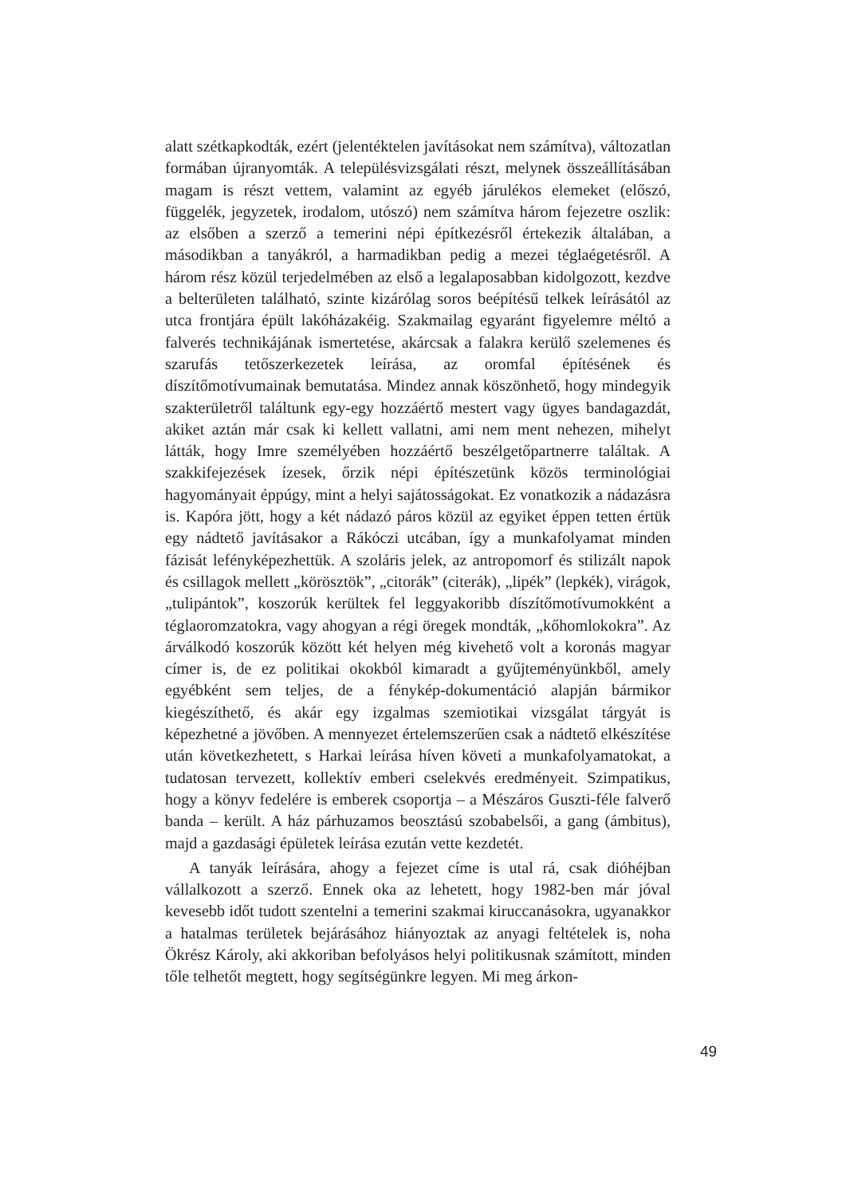alatt szétkapkodták, ezért (jelentéktelen javításokat nem számítva), változatlan formában újranyomták. A településvizsgálati részt, melynek összeállításában magam is részt vettem, valamint az egyéb járulékos elemeket (előszó, függelék, jegyzetek, irodalom, utószó) nem számítva három fejezetre oszlik: az elsőben a szerző a temerini népi építkezésről értekezik általában, a másodikban a tanyákról, a harmadikban pedig a mezei téglaégetésről. A három rész közül terjedelmében az első a legalaposabban kidolgozott, kezdve a belterületen található, szinte kizárólag soros beépítésű telkek leírásától az utca frontjára épült lakóházakéig. Szakmailag egyaránt figyelemre méltó a falverés technikájának ismertetése, akárcsak a falakra kerülő szelemenes és szarufás tetőszerkezetek leírása, az oromfal építésének és díszítőmotívumainak bemutatása. Mindez annak köszönhető, hogy mindegyik szakterületről találtunk egy-egy hozzáértő mestert vagy ügyes bandagazdát, akiket aztán már csak ki kellett vallatni, ami nem ment nehezen, mihelyt látták, hogy Imre személyében hozzáértő beszélgetőpartnerre találtak. A szakkifejezések ízesek, őrzik népi építészetünk közös terminológiai hagyományait éppúgy, mint a helyi sajátosságokat. Ez vonatkozik a nádazásra is. Kapóra jött, hogy a két nádazó páros közül az egyiket éppen tetten értük egy nádtető javításakor a Rákóczi utcában, így a munkafolyamat minden fázisát lefényképezhettük. A szoláris jelek, az antropomorf és stilizált napok és csillagok mellett „körösztök”, „citorák” (citerák), „lipék” (lepkék), virágok, „tulipántok”, koszorúk kerültek fel leggyakoribb díszítőmotívumokként a téglaoromzatokra, vagy ahogyan a régi öregek mondták, „kőhomlokokra”. Az árválkodó koszorúk között két helyen még kivehető volt a koronás magyar címer is, de ez politikai okokból kimaradt a gyűjteményünkből, amely egyébként sem teljes, de a fénykép-dokumentáció alapján bármikor kiegészíthető, és akár egy izgalmas szemiotikai vizsgálat tárgyát is képezhetné a jövőben. A mennyezet értelemszerűen csak a nádtető elkészítése után következhetett, s Harkai leírása híven követi a munkafolyamatokat, a tudatosan tervezett, kollektív emberi cselekvés eredményeit. Szimpatikus, hogy a könyv fedelére is emberek csoportja – a Mészáros Guszti-féle falverő banda – került. A ház párhuzamos beosztású szobabelsői, a gang (ámbitus), majd a gazdasági épületek leírása ezután vette kezdetét.
A tanyák leírására, ahogy a fejezet címe is utal rá, csak dióhéjban vállalkozott a szerző. Ennek oka az lehetett, hogy 1982-ben már jóval kevesebb időt tudott szentelni a temerini szakmai kiruccanásokra, ugyanakkor a hatalmas területek bejárásához hiányoztak az anyagi feltételek is, noha Ökrész Károly, aki akkoriban befolyásos helyi politikusnak számított, minden tőle telhetőt megtett, hogy segítségünkre legyen. Mi meg árkon-
49